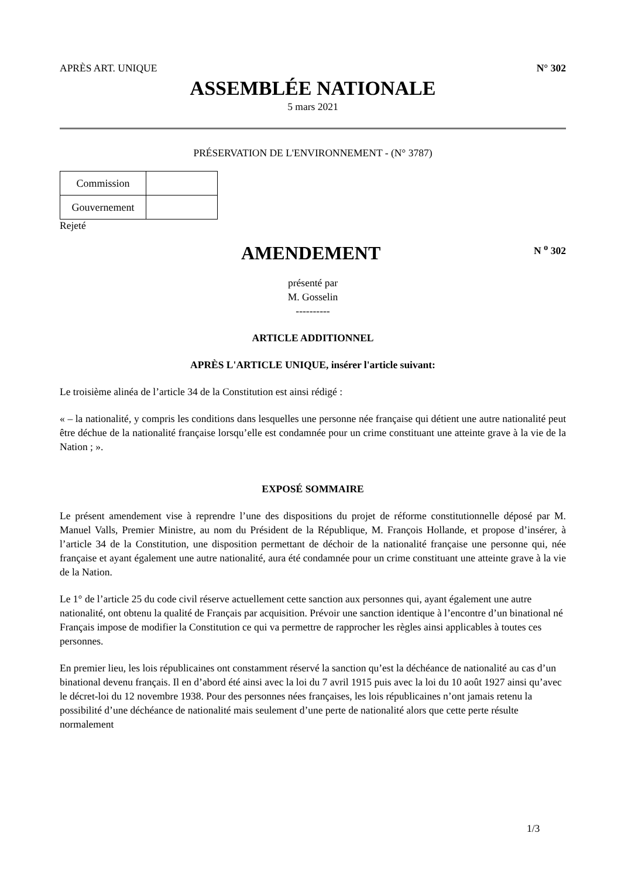APRÈS ART. UNIQUE N° 302
ASSEMBLÉE NATIONALE
5 mars 2021
PRÉSERVATION DE L'ENVIRONNEMENT - (N° 3787)
| Commission | |
| Gouvernement | |
Rejeté
AMENDEMENT
N <sup>o</sup> 302
présenté par
M. Gosselin
----------
ARTICLE ADDITIONNEL
APRÈS L'ARTICLE UNIQUE, insérer l'article suivant:
Le troisième alinéa de l’article 34 de la Constitution est ainsi rédigé :
« – la nationalité, y compris les conditions dans lesquelles une personne née française qui détient une autre nationalité peut être déchue de la nationalité française lorsqu’elle est condamnée pour un crime constituant une atteinte grave à la vie de la Nation ; ».
EXPOSÉ SOMMAIRE
Le présent amendement vise à reprendre l’une des dispositions du projet de réforme constitutionnelle déposé par M. Manuel Valls, Premier Ministre, au nom du Président de la République, M. François Hollande, et propose d’insérer, à l’article 34 de la Constitution, une disposition permettant de déchoir de la nationalité française une personne qui, née française et ayant également une autre nationalité, aura été condamnée pour un crime constituant une atteinte grave à la vie de la Nation.
Le 1° de l’article 25 du code civil réserve actuellement cette sanction aux personnes qui, ayant également une autre nationalité, ont obtenu la qualité de Français par acquisition. Prévoir une sanction identique à l’encontre d’un binational né Français impose de modifier la Constitution ce qui va permettre de rapprocher les règles ainsi applicables à toutes ces personnes.
En premier lieu, les lois républicaines ont constamment réservé la sanction qu’est la déchéance de nationalité au cas d’un binational devenu français. Il en d’abord été ainsi avec la loi du 7 avril 1915 puis avec la loi du 10 août 1927 ainsi qu’avec le décret-loi du 12 novembre 1938. Pour des personnes nées françaises, les lois républicaines n’ont jamais retenu la possibilité d’une déchéance de nationalité mais seulement d’une perte de nationalité alors que cette perte résulte normalement
1/3